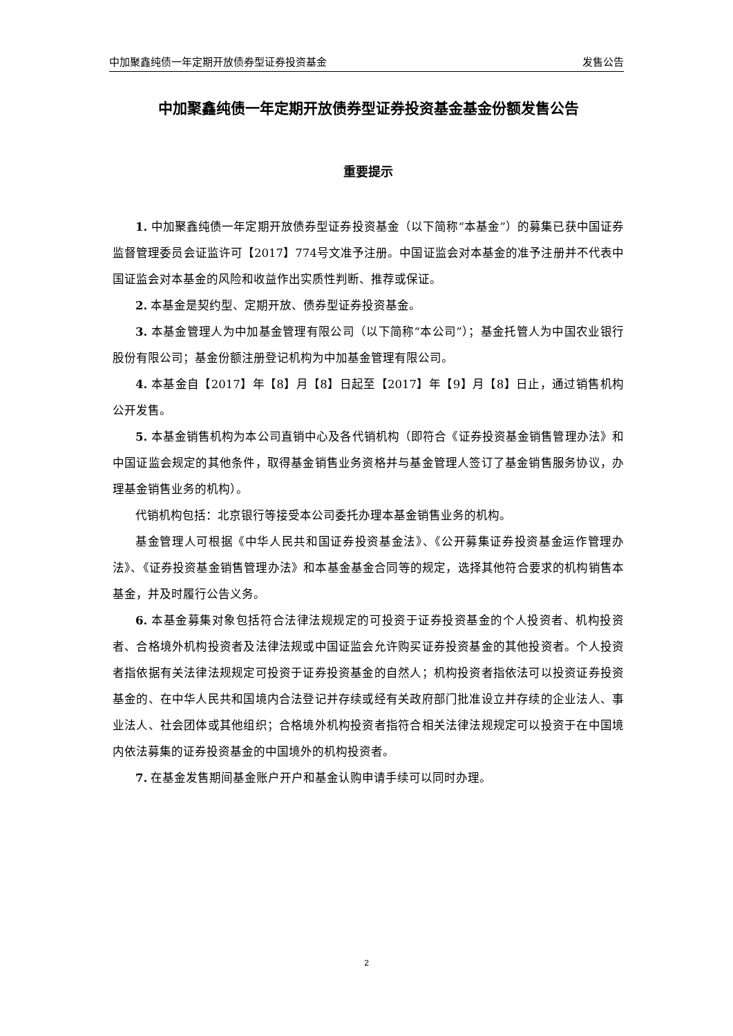中加聚鑫纯债一年定期开放债券型证券投资基金 发售公告
中加聚鑫纯债一年定期开放债券型证券投资基金基金份额发售公告
重要提示
1. 中加聚鑫纯债一年定期开放债券型证券投资基金（以下简称“本基金”）的募集已获中国证券监督管理委员会证监许可【2017】774号文准予注册。中国证监会对本基金的准予注册并不代表中国证监会对本基金的风险和收益作出实质性判断、推荐或保证。
2. 本基金是契约型、定期开放、债券型证券投资基金。
3. 本基金管理人为中加基金管理有限公司（以下简称“本公司”）；基金托管人为中国农业银行股份有限公司；基金份额注册登记机构为中加基金管理有限公司。
4. 本基金自【2017】年【8】月【8】日起至【2017】年【9】月【8】日止，通过销售机构公开发售。
5. 本基金销售机构为本公司直销中心及各代销机构（即符合《证券投资基金销售管理办法》和中国证监会规定的其他条件，取得基金销售业务资格并与基金管理人签订了基金销售服务协议，办理基金销售业务的机构）。
代销机构包括：北京银行等接受本公司委托办理本基金销售业务的机构。
基金管理人可根据《中华人民共和国证券投资基金法》、《公开募集证券投资基金运作管理办法》、《证券投资基金销售管理办法》和本基金基金合同等的规定，选择其他符合要求的机构销售本基金，并及时履行公告义务。
6. 本基金募集对象包括符合法律法规规定的可投资于证券投资基金的个人投资者、机构投资者、合格境外机构投资者及法律法规或中国证监会允许购买证券投资基金的其他投资者。个人投资者指依据有关法律法规规定可投资于证券投资基金的自然人；机构投资者指依法可以投资证券投资基金的、在中华人民共和国境内合法登记并存续或经有关政府部门批准设立并存续的企业法人、事业法人、社会团体或其他组织；合格境外机构投资者指符合相关法律法规规定可以投资于在中国境内依法募集的证券投资基金的中国境外的机构投资者。
7. 在基金发售期间基金账户开户和基金认购申请手续可以同时办理。
2